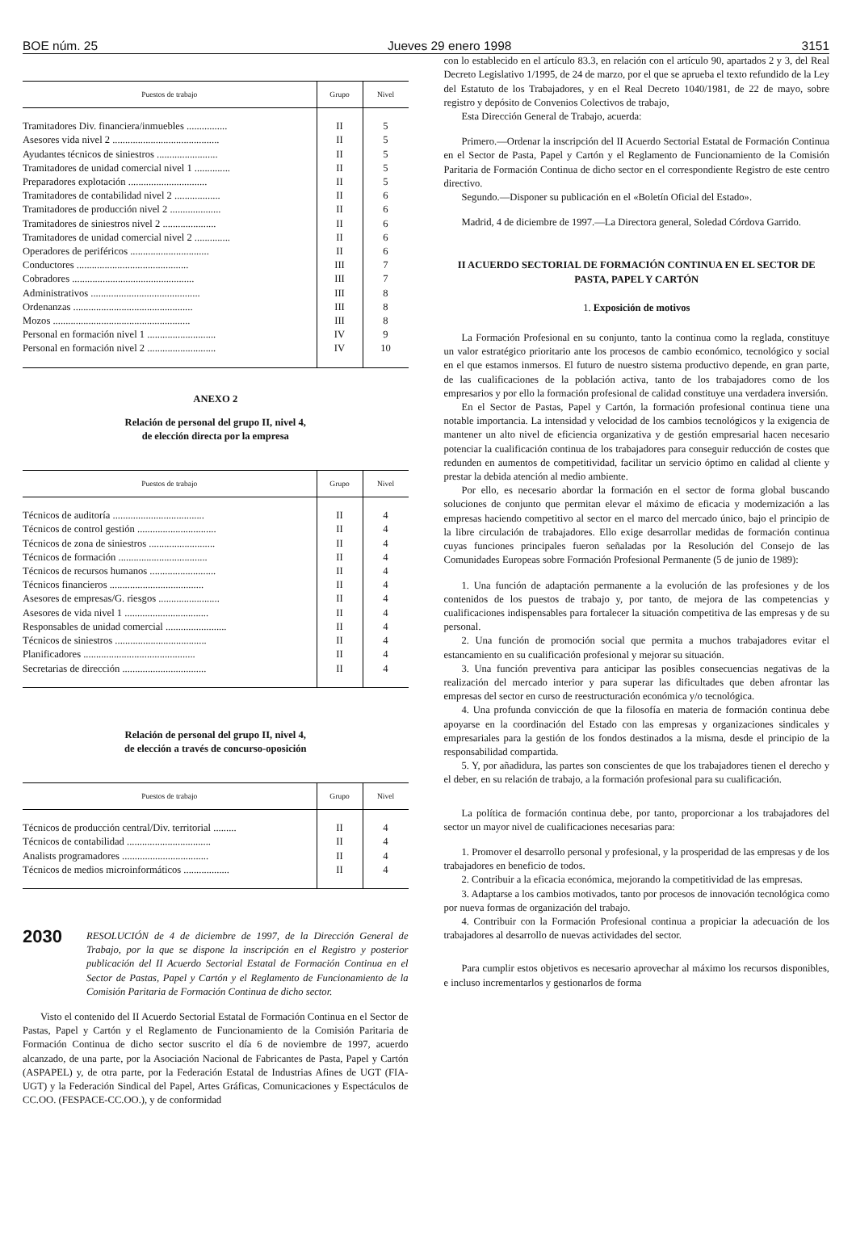BOE núm. 25 Jueves 29 enero 1998 3151
| Puestos de trabajo | Grupo | Nivel |
| --- | --- | --- |
| Tramitadores Div. financiera/inmuebles ................ | II | 5 |
| Asesores vida nivel 2 .......................................... | II | 5 |
| Ayudantes técnicos de siniestros ........................ | II | 5 |
| Tramitadores de unidad comercial nivel 1 .............. | II | 5 |
| Preparadores explotación ............................... | II | 5 |
| Tramitadores de contabilidad nivel 2 .................. | II | 6 |
| Tramitadores de producción nivel 2 .................... | II | 6 |
| Tramitadores de siniestros nivel 2 ..................... | II | 6 |
| Tramitadores de unidad comercial nivel 2 .............. | II | 6 |
| Operadores de periféricos ............................... | II | 6 |
| Conductores ............................................ | III | 7 |
| Cobradores ................................................ | III | 7 |
| Administrativos ........................................... | III | 8 |
| Ordenanzas ............................................... | III | 8 |
| Mozos ...................................................... | III | 8 |
| Personal en formación nivel 1 ........................... | IV | 9 |
| Personal en formación nivel 2 ........................... | IV | 10 |
ANEXO 2
Relación de personal del grupo II, nivel 4,
de elección directa por la empresa
| Puestos de trabajo | Grupo | Nivel |
| --- | --- | --- |
| Técnicos de auditoría .................................... | II | 4 |
| Técnicos de control gestión ............................... | II | 4 |
| Técnicos de zona de siniestros .......................... | II | 4 |
| Técnicos de formación ................................... | II | 4 |
| Técnicos de recursos humanos .......................... | II | 4 |
| Técnicos financieros ..................................... | II | 4 |
| Asesores de empresas/G. riesgos ........................ | II | 4 |
| Asesores de vida nivel 1 ................................. | II | 4 |
| Responsables de unidad comercial ........................ | II | 4 |
| Técnicos de siniestros .................................... | II | 4 |
| Planificadores ............................................ | II | 4 |
| Secretarias de dirección ................................. | II | 4 |
Relación de personal del grupo II, nivel 4,
de elección a través de concurso-oposición
| Puestos de trabajo | Grupo | Nivel |
| --- | --- | --- |
| Técnicos de producción central/Div. territorial ......... | II | 4 |
| Técnicos de contabilidad ................................. | II | 4 |
| Analists programadores .................................. | II | 4 |
| Técnicos de medios microinformáticos .................. | II | 4 |
2030 RESOLUCIÓN de 4 de diciembre de 1997, de la Dirección General de Trabajo, por la que se dispone la inscripción en el Registro y posterior publicación del II Acuerdo Sectorial Estatal de Formación Continua en el Sector de Pastas, Papel y Cartón y el Reglamento de Funcionamiento de la Comisión Paritaria de Formación Continua de dicho sector.
Visto el contenido del II Acuerdo Sectorial Estatal de Formación Continua en el Sector de Pastas, Papel y Cartón y el Reglamento de Funcionamiento de la Comisión Paritaria de Formación Continua de dicho sector suscrito el día 6 de noviembre de 1997, acuerdo alcanzado, de una parte, por la Asociación Nacional de Fabricantes de Pasta, Papel y Cartón (ASPAPEL) y, de otra parte, por la Federación Estatal de Industrias Afines de UGT (FIA-UGT) y la Federación Sindical del Papel, Artes Gráficas, Comunicaciones y Espectáculos de CC.OO. (FESPACE-CC.OO.), y de conformidad
con lo establecido en el artículo 83.3, en relación con el artículo 90, apartados 2 y 3, del Real Decreto Legislativo 1/1995, de 24 de marzo, por el que se aprueba el texto refundido de la Ley del Estatuto de los Trabajadores, y en el Real Decreto 1040/1981, de 22 de mayo, sobre registro y depósito de Convenios Colectivos de trabajo,
Esta Dirección General de Trabajo, acuerda:
Primero.—Ordenar la inscripción del II Acuerdo Sectorial Estatal de Formación Continua en el Sector de Pasta, Papel y Cartón y el Reglamento de Funcionamiento de la Comisión Paritaria de Formación Continua de dicho sector en el correspondiente Registro de este centro directivo.
Segundo.—Disponer su publicación en el «Boletín Oficial del Estado».
Madrid, 4 de diciembre de 1997.—La Directora general, Soledad Córdova Garrido.
II ACUERDO SECTORIAL DE FORMACIÓN CONTINUA EN EL SECTOR DE PASTA, PAPEL Y CARTÓN
1. Exposición de motivos
La Formación Profesional en su conjunto, tanto la continua como la reglada, constituye un valor estratégico prioritario ante los procesos de cambio económico, tecnológico y social en el que estamos inmersos. El futuro de nuestro sistema productivo depende, en gran parte, de las cualificaciones de la población activa, tanto de los trabajadores como de los empresarios y por ello la formación profesional de calidad constituye una verdadera inversión.
En el Sector de Pastas, Papel y Cartón, la formación profesional continua tiene una notable importancia. La intensidad y velocidad de los cambios tecnológicos y la exigencia de mantener un alto nivel de eficiencia organizativa y de gestión empresarial hacen necesario potenciar la cualificación continua de los trabajadores para conseguir reducción de costes que redunden en aumentos de competitividad, facilitar un servicio óptimo en calidad al cliente y prestar la debida atención al medio ambiente.
Por ello, es necesario abordar la formación en el sector de forma global buscando soluciones de conjunto que permitan elevar el máximo de eficacia y modernización a las empresas haciendo competitivo al sector en el marco del mercado único, bajo el principio de la libre circulación de trabajadores. Ello exige desarrollar medidas de formación continua cuyas funciones principales fueron señaladas por la Resolución del Consejo de las Comunidades Europeas sobre Formación Profesional Permanente (5 de junio de 1989):
1. Una función de adaptación permanente a la evolución de las profesiones y de los contenidos de los puestos de trabajo y, por tanto, de mejora de las competencias y cualificaciones indispensables para fortalecer la situación competitiva de las empresas y de su personal.
2. Una función de promoción social que permita a muchos trabajadores evitar el estancamiento en su cualificación profesional y mejorar su situación.
3. Una función preventiva para anticipar las posibles consecuencias negativas de la realización del mercado interior y para superar las dificultades que deben afrontar las empresas del sector en curso de reestructuración económica y/o tecnológica.
4. Una profunda convicción de que la filosofía en materia de formación continua debe apoyarse en la coordinación del Estado con las empresas y organizaciones sindicales y empresariales para la gestión de los fondos destinados a la misma, desde el principio de la responsabilidad compartida.
5. Y, por añadidura, las partes son conscientes de que los trabajadores tienen el derecho y el deber, en su relación de trabajo, a la formación profesional para su cualificación.
La política de formación continua debe, por tanto, proporcionar a los trabajadores del sector un mayor nivel de cualificaciones necesarias para:
1. Promover el desarrollo personal y profesional, y la prosperidad de las empresas y de los trabajadores en beneficio de todos.
2. Contribuir a la eficacia económica, mejorando la competitividad de las empresas.
3. Adaptarse a los cambios motivados, tanto por procesos de innovación tecnológica como por nueva formas de organización del trabajo.
4. Contribuir con la Formación Profesional continua a propiciar la adecuación de los trabajadores al desarrollo de nuevas actividades del sector.
Para cumplir estos objetivos es necesario aprovechar al máximo los recursos disponibles, e incluso incrementarlos y gestionarlos de forma